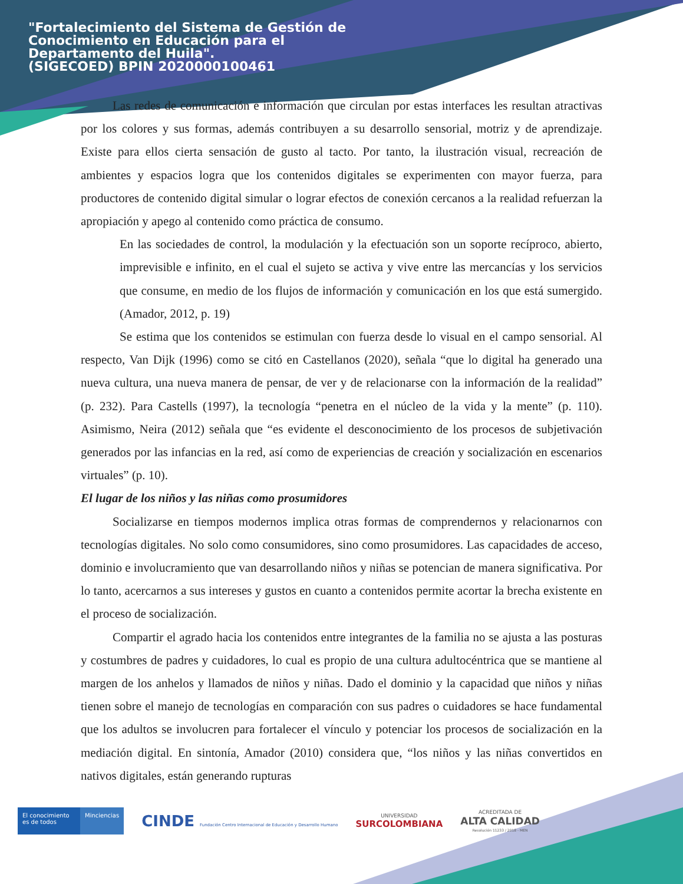"Fortalecimiento del Sistema de Gestión de Conocimiento en Educación para el Departamento del Huila".
(SIGECOED) BPIN 2020000100461
Las redes de comunicación e información que circulan por estas interfaces les resultan atractivas por los colores y sus formas, además contribuyen a su desarrollo sensorial, motriz y de aprendizaje. Existe para ellos cierta sensación de gusto al tacto. Por tanto, la ilustración visual, recreación de ambientes y espacios logra que los contenidos digitales se experimenten con mayor fuerza, para productores de contenido digital simular o lograr efectos de conexión cercanos a la realidad refuerzan la apropiación y apego al contenido como práctica de consumo.
En las sociedades de control, la modulación y la efectuación son un soporte recíproco, abierto, imprevisible e infinito, en el cual el sujeto se activa y vive entre las mercancías y los servicios que consume, en medio de los flujos de información y comunicación en los que está sumergido. (Amador, 2012, p. 19)
Se estima que los contenidos se estimulan con fuerza desde lo visual en el campo sensorial. Al respecto, Van Dijk (1996) como se citó en Castellanos (2020), señala “que lo digital ha generado una nueva cultura, una nueva manera de pensar, de ver y de relacionarse con la información de la realidad” (p. 232). Para Castells (1997), la tecnología “penetra en el núcleo de la vida y la mente” (p. 110). Asimismo, Neira (2012) señala que “es evidente el desconocimiento de los procesos de subjetivación generados por las infancias en la red, así como de experiencias de creación y socialización en escenarios virtuales” (p. 10).
El lugar de los niños y las niñas como prosumidores
Socializarse en tiempos modernos implica otras formas de comprendernos y relacionarnos con tecnologías digitales. No solo como consumidores, sino como prosumidores. Las capacidades de acceso, dominio e involucramiento que van desarrollando niños y niñas se potencian de manera significativa. Por lo tanto, acercarnos a sus intereses y gustos en cuanto a contenidos permite acortar la brecha existente en el proceso de socialización.
Compartir el agrado hacia los contenidos entre integrantes de la familia no se ajusta a las posturas y costumbres de padres y cuidadores, lo cual es propio de una cultura adultocéntrica que se mantiene al margen de los anhelos y llamados de niños y niñas. Dado el dominio y la capacidad que niños y niñas tienen sobre el manejo de tecnologías en comparación con sus padres o cuidadores se hace fundamental que los adultos se involucren para fortalecer el vínculo y potenciar los procesos de socialización en la mediación digital. En sintonía, Amador (2010) considera que, “los niños y las niñas convertidos en nativos digitales, están generando rupturas
El conocimiento es de todos
Minciencias
CINDE Fundación Centro Internacional de Educación y Desarrollo Humano
UNIVERSIDAD
SURCOLOMBIANA
ACREDITADA DE
ALTA CALIDAD
Resolución 11233 / 2018 - MEN